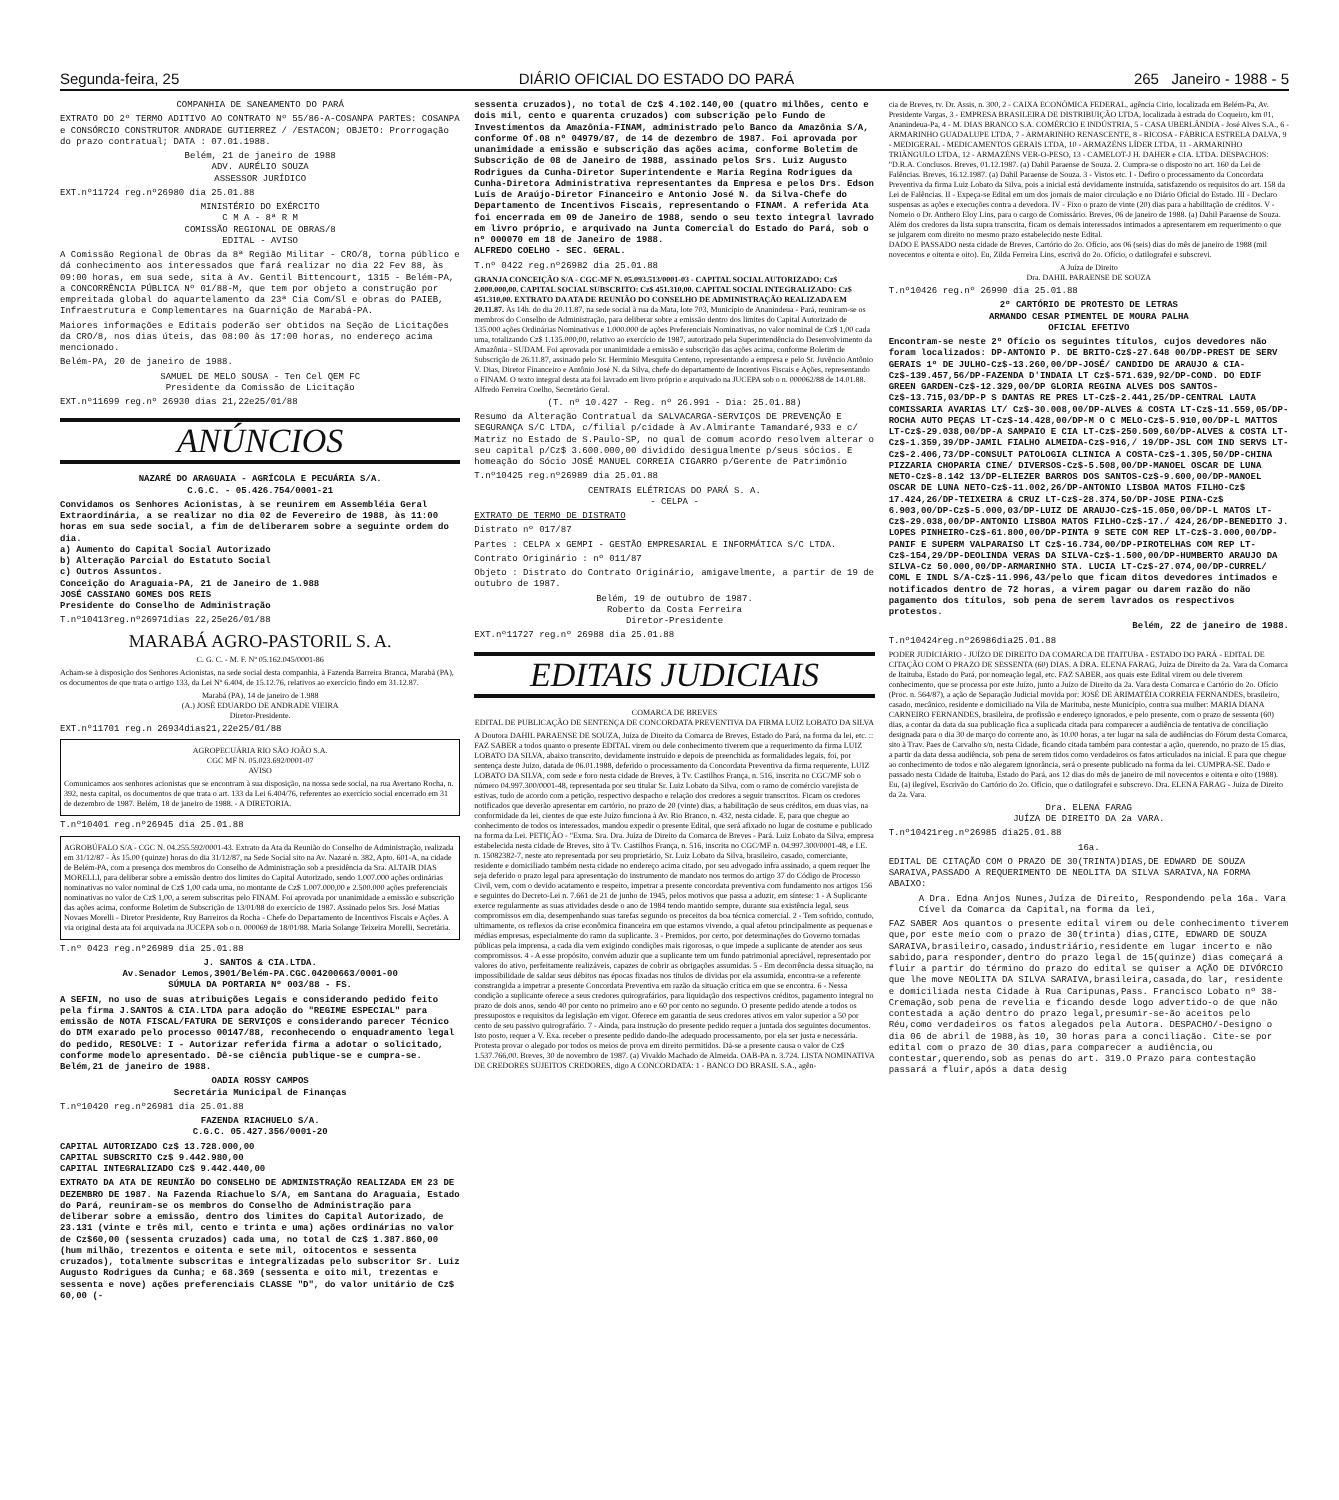Segunda-feira, 25 DIÁRIO OFICIAL DO ESTADO DO PARÁ 265 Janeiro - 1988 - 5
COMPANHIA DE SANEAMENTO DO PARÁ
EXTRATO DO 2º TERMO ADITIVO AO CONTRATO Nº 55/86-A-COSANPA PARTES: COSANPA e CONSÓRCIO CONSTRUTOR ANDRADE GUTIERREZ / /ESTACON; OBJETO: Prorrogação do prazo contratual; DATA : 07.01.1988.
Belém, 21 de janeiro de 1988
ADV. AURÉLIO SOUZA
ASSESSOR JURÍDICO
EXT.nº11724 reg.nº26980 dia 25.01.88
MINISTÉRIO DO EXÉRCITO
C M A - 8ª R M
COMISSÃO REGIONAL DE OBRAS/8
EDITAL - AVISO
A Comissão Regional de Obras da 8ª Região Militar - CRO/8, torna público e dá conhecimento aos interessados que fará realizar no dia 22 Fev 88, às 09:00 horas, em sua sede, sita à Av. Gentil Bittencourt, 1315 - Belém-PA, a CONCORRÊNCIA PÚBLICA Nº 01/88-M, que tem por objeto a construção por empreitada global do aquartelamento da 23ª Cia Com/Sl e obras do PAIEB, Infraestrutura e Complementares na Guarnição de Marabá-PA.
Maiores informações e Editais poderão ser obtidos na Seção de Licitações da CRO/8, nos dias úteis, das 08:00 às 17:00 horas, no endereço acima mencionado.
Belém-PA, 20 de janeiro de 1988.
SAMUEL DE MELO SOUSA - Ten Cel QEM FC
Presidente da Comissão de Licitação
EXT.nº11699 reg.nº 26930 dias 21,22e25/01/88
ANÚNCIOS
NAZARÉ DO ARAGUAIA - AGRÍCOLA E PECUÁRIA S/A.
C.G.C. - 05.426.754/0001-21
Convidamos os Senhores Acionistas, à se reunirem em Assembléia Geral Extraordinária, a se realizar no dia 02 de Fevereiro de 1988, às 11:00 horas em sua sede social, a fim de deliberarem sobre a seguinte ordem do dia.
a) Aumento do Capital Social Autorizado
b) Alteração Parcial do Estatuto Social
c) Outros Assuntos.
Conceição do Araguaia-PA, 21 de Janeiro de 1.988
JOSÉ CASSIANO GOMES DOS REIS
Presidente do Conselho de Administração
T.nº10413reg.nº26971dias 22,25e26/01/88
MARABÁ AGRO-PASTORIL S. A.
C. G. C. - M. F. Nº 05.162.045/0001-86
Acham-se à disposição dos Senhores Acionistas, na sede social desta companhia, à Fazenda Barreira Branca, Marabá (PA), os documentos de que trata o artigo 133, da Lei Nº 6.404, de 15.12.76, relativos ao exercício findo em 31.12.87.
Marabá (PA), 14 de janeiro de 1.988
(A.) JOSÉ EDUARDO DE ANDRADE VIEIRA
Diretor-Presidente.
EXT.nº11701 reg.n 26934dias21,22e25/01/88
AGROPECUÁRIA RIO SÃO JOÃO S.A.
CGC MF N. 05.023.692/0001-07
AVISO
Comunicamos aos senhores acionistas que se encontram à sua disposição, na nossa sede social, na rua Avertano Rocha, n. 392, nesta capital, os documentos de que trata o art. 133 da Lei 6.404/76, referentes ao exercício social encerrado em 31 de dezembro de 1987. Belém, 18 de janeiro de 1988. - A DIRETORIA.
T.nº10401 reg.nº26945 dia 25.01.88
AGROBÚFALO S/A - CGC N. 04.255.592/0001-43. Extrato da Ata da Reunião do Conselho de Administração, realizada em 31/12/87 - Às 15.00 (quinze) horas do dia 31/12/87, na Sede Social sito na Av. Nazaré n. 382, Apto. 601-A, na cidade de Belém-PA, com a presença dos membros do Conselho de Administração sob a presidência da Sra. ALTAIR DIAS MORELLI, para deliberar sobre a emissão dentro dos limites do Capital Autorizado, sendo 1.007.000 ações ordinárias nominativas no valor nominal de Cz$ 1,00 cada uma, no montante de Cz$ 1.007.000,00 e 2.500.000 ações preferenciais nominativas no valor de Cz$ 1,00, a serem subscritas pelo FINAM. Foi aprovada por unanimidade a emissão e subscrição das ações acima, conforme Boletim de Subscrição de 13/01/88 do exercício de 1987. Assinado pelos Srs. José Matias Novaes Morelli - Diretor Presidente, Ruy Barreiros da Rocha - Chefe do Departamento de Incentivos Fiscais e Ações. A via original desta ata foi arquivada na JUCEPA sob o n. 000069 de 18/01/88. Maria Solange Teixeira Morelli, Secretária.
T.nº 0423 reg.nº26989 dia 25.01.88
J. SANTOS & CIA.LTDA.
Av.Senador Lemos,3901/Belém-PA.CGC.04200663/0001-00
SÚMULA DA PORTARIA Nº 003/88 - FS.
A SEFIN, no uso de suas atribuições Legais e considerando pedido feito pela firma J.SANTOS & CIA.LTDA para adoção do "REGIME ESPECIAL" para emissão de NOTA FISCAL/FATURA DE SERVIÇOS e considerando parecer Técnico do DTM exarado pelo processo 00147/88, reconhecendo o enquadramento legal do pedido, RESOLVE: I - Autorizar referida firma a adotar o solicitado, conforme modelo apresentado. Dê-se ciência publique-se e cumpra-se. Belém,21 de janeiro de 1988.
OADIA ROSSY CAMPOS
Secretária Municipal de Finanças
T.nº10420 reg.nº26981 dia 25.01.88
FAZENDA RIACHUELO S/A.
C.G.C. 05.427.356/0001-20
CAPITAL AUTORIZADO Cz$ 13.728.000,00
CAPITAL SUBSCRITO Cz$ 9.442.980,00
CAPITAL INTEGRALIZADO Cz$ 9.442.440,00
EXTRATO DA ATA DE REUNIÃO DO CONSELHO DE ADMINISTRAÇÃO REALIZADA EM 23 DE DEZEMBRO DE 1987. Na Fazenda Riachuelo S/A, em Santana do Araguaia, Estado do Pará, reuniram-se os membros do Conselho de Administração para deliberar sobre a emissão, dentro dos limites do Capital Autorizado, de 23.131 (vinte e três mil, cento e trinta e uma) ações ordinárias no valor de Cz$60,00 (sessenta cruzados) cada uma, no total de Cz$ 1.387.860,00 (hum milhão, trezentos e oitenta e sete mil, oitocentos e sessenta cruzados), totalmente subscritas e integralizadas pelo subscritor Sr. Luiz Augusto Rodrigues da Cunha; e 68.369 (sessenta e oito mil, trezentas e sessenta e nove) ações preferenciais CLASSE "D", do valor unitário de Cz$ 60,00 (-
sessenta cruzados), no total de Cz$ 4.102.140,00 (quatro milhões, cento e dois mil, cento e quarenta cruzados) com subscrição pelo Fundo de Investimentos da Amazônia-FINAM, administrado pelo Banco da Amazônia S/A, conforme Of.08 nº 04979/87, de 14 de dezembro de 1987. Foi aprovada por unanimidade a emissão e subscrição das ações acima, conforme Boletim de Subscrição de 08 de Janeiro de 1988, assinado pelos Srs. Luiz Augusto Rodrigues da Cunha-Diretor Superintendente e Maria Regina Rodrigues da Cunha-Diretora Administrativa representantes da Empresa e pelos Drs. Edson Luís de Araújo-Diretor Financeiro e Antonio José N. da Silva-Chefe do Departamento de Incentivos Fiscais, representando o FINAM. A referida Ata foi encerrada em 09 de Janeiro de 1988, sendo o seu texto integral lavrado em livro próprio, e arquivado na Junta Comercial do Estado do Pará, sob o nº 000070 em 18 de Janeiro de 1988.
ALFREDO COELHO - SEC. GERAL.
T.nº 0422 reg.nº26982 dia 25.01.88
GRANJA CONCEIÇÃO S/A - CGC-MF N. 05.093.513/0001-03 - CAPITAL SOCIAL AUTORIZADO: Cz$ 2.000.000,00. CAPITAL SOCIAL SUBSCRITO: Cz$ 451.310,00. CAPITAL SOCIAL INTEGRALIZADO: Cz$ 451.310,00. EXTRATO DA ATA DE REUNIÃO DO CONSELHO DE ADMINISTRAÇÃO REALIZADA EM 20.11.87. Às 14h. do dia 20.11.87, na sede social à rua da Mata, lote 703, Município de Ananindeua - Pará, reuniram-se os membros do Conselho de Administração, para deliberar sobre a emissão dentro dos limites do Capital Autorizado de 135.000 ações Ordinárias Nominativas e 1.000.000 de ações Preferenciais Nominativas, no valor nominal de Cz$ 1,00 cada uma, totalizando Cz$ 1.135.000,00, relativo ao exercício de 1987, autorizado pela Superintendência do Desenvolvimento da Amazônia - SUDAM. Foi aprovada por unanimidade a emissão e subscrição das ações acima, conforme Boletim de Subscrição de 26.11.87, assinado pelo Sr. Hermínio Mesquita Centeno, representando a empresa e pelo Sr. Juvêncio Antônio V. Dias, Diretor Financeiro e Antônio José N. da Silva, chefe do departamento de Incentivos Fiscais e Ações, representando o FINAM. O texto integral desta ata foi lavrado em livro próprio e arquivado na JUCEPA sob o n. 000062/88 de 14.01.88. Alfredo Ferreira Coelho, Secretário Geral.
(T. nº 10.427 - Reg. nº 26.991 - Dia: 25.01.88)
Resumo da Alteração Contratual da SALVACARGA-SERVIÇOS DE PREVENÇÃO E SEGURANÇA S/C LTDA, c/filial p/cidade à Av.Almirante Tamandaré,933 e c/ Matriz no Estado de S.Paulo-SP, no qual de comum acordo resolvem alterar o seu capital p/Cz$ 3.600.000,00 dividido desigualmente p/seus sócios. E homeação do Sócio JOSÉ MANUEL CORREIA CIGARRO p/Gerente de Patrimônio
T.nº10425 reg.nº26989 dia 25.01.88
CENTRAIS ELÉTRICAS DO PARÁ S. A.
- CELPA -
EXTRATO DE TERMO DE DISTRATO
Distrato nº 017/87
Partes : CELPA x GEMPI - GESTÃO EMPRESARIAL E INFORMÁTICA S/C LTDA.
Contrato Originário : nº 011/87
Objeto : Distrato do Contrato Originário, amigavelmente, a partir de 19 de outubro de 1987.
Belém, 19 de outubro de 1987.
Roberto da Costa Ferreira
Diretor-Presidente
EXT.nº11727 reg.nº 26988 dia 25.01.88
EDITAIS JUDICIAIS
COMARCA DE BREVES
EDITAL DE PUBLICAÇÃO DE SENTENÇA DE CONCORDATA PREVENTIVA DA FIRMA LUIZ LOBATO DA SILVA
A Doutora DAHIL PARAENSE DE SOUZA, Juíza de Direito da Comarca de Breves, Estado do Pará, na forma da lei, etc. :: FAZ SABER a todos quanto o presente EDITAL virem ou dele conhecimento tiverem que a requerimento da firma LUIZ LOBATO DA SILVA, abaixo transcrito, devidamente instruído e depois de preenchida as formalidades legais, foi, por sentença deste Juízo, datada de 06.01.1988, deferido o processamento da Concordata Preventiva da firma requerente, LUIZ LOBATO DA SILVA, com sede e foro nesta cidade de Breves, à Tv. Castilhos França, n. 516, inscrita no CGC/MF sob o número 04.997.300/0001-48, representada por seu titular Sr. Luiz Lobato da Silva, com o ramo de comércio varejista de estivas, tudo de acordo com a petição, respectivo despacho e relação dos credores a seguir transcritos. Ficam os credores notificados que deverão apresentar em cartório, no prazo de 20 (vinte) dias, a habilitação de seus créditos, em duas vias, na conformidade da lei, cientes de que este Juízo funciona à Av. Rio Branco, n. 432, nesta cidade. E, para que chegue ao conhecimento de todos os interessados, mandou expedir o presente Edital, que será afixado no lugar de costume e publicado na forma da Lei. PETIÇÃO - "Exma. Sra. Dra. Juíza de Direito da Comarca de Breves - Pará. Luiz Lobato da Silva, empresa estabelecida nesta cidade de Breves, sito à Tv. Castilhos França, n. 516, inscrita no CGC/MF n. 04.997.300/0001-48, e I.E. n. 15082382-7, neste ato representada por seu proprietário, Sr. Luiz Lobato da Silva, brasileiro, casado, comerciante, residente e domiciliado também nesta cidade no endereço acima citado, por seu advogado infra assinado, a quem requer lhe seja deferido o prazo legal para apresentação do instrumento de mandato nos termos do artigo 37 do Código de Processo Civil, vem, com o devido acatamento e respeito, impetrar a presente concordata preventiva com fundamento nos artigos 156 e seguintes do Decreto-Lei n. 7.661 de 21 de junho de 1945, pelos motivos que passa a aduzir, em síntese: 1 - A Suplicante exerce regularmente as suas atividades desde o ano de 1984 tendo mantido sempre, durante sua existência legal, seus compromissos em dia, desempenhando suas tarefas segundo os preceitos da boa técnica comercial. 2 - Tem sofrido, contudo, ultimamente, os reflexos da crise econômica financeira em que estamos vivendo, a qual afetou principalmente as pequenas e médias empresas, especialmente do ramo da suplicante. 3 - Premidos, por certo, por determinações do Governo tornadas públicas pela imprensa, a cada dia vem exigindo condições mais rigorosas, o que impede a suplicante de atender aos seus compromissos. 4 - A esse propósito, convém aduzir que a suplicante tem um fundo patrimonial apreciável, representado por valores do ativo, perfeitamente realizáveis, capazes de cobrir as obrigações assumidas. 5 - Em decorrência dessa situação, na impossibilidade de saldar seus débitos nas épocas fixadas nos títulos de dívidas por ela assumida, encontra-se a referente constrangida a impetrar a presente Concordata Preventiva em razão da situação crítica em que se encontra. 6 - Nessa condição a suplicante oferece a seus credores quirografários, para liquidação dos respectivos créditos, pagamento integral no prazo de dois anos, sendo 40 por cento no primeiro ano e 60 por cento no segundo. O presente pedido atende a todos os pressupostos e requisitos da legislação em vigor. Oferece em garantia de seus credores ativos em valor superior a 50 por cento de seu passivo quirografário. 7 - Ainda, para instrução do presente pedido requer a juntada dos seguintes documentos. Isto posto, requer a V. Exa. receber o presente pedido dando-lhe adequado processamento, por ela ser justa e necessária. Protesta provar o alegado por todos os meios de prova em direito permitidos. Dá-se a presente causa o valor de Cz$ 1.537.766,00. Breves, 30 de novembro de 1987. (a) Vivaldo Machado de Almeida. OAB-PA n. 3.724. LISTA NOMINATIVA DE CREDORES SUJEITOS CREDORES, digo A CONCORDATA: 1 - BANCO DO BRASIL S.A., agên-
cia de Breves, tv. Dr. Assis, n. 300, 2 - CAIXA ECONÔMICA FEDERAL, agência Cirio, localizada em Belém-Pa, Av. Presidente Vargas, 3 - EMPRESA BRASILEIRA DE DISTRIBUIÇÃO LTDA, localizada à estrada do Coqueiro, km 01, Ananindeua-Pa, 4 - M. DIAS BRANCO S.A. COMÉRCIO E INDÚSTRIA, 5 - CASA UBERLÂNDIA - José Alves S.A., 6 - ARMARINHO GUADALUPE LTDA, 7 - ARMARINHO RENASCENTE, 8 - RICOSA - FÁBRICA ESTRELA DALVA, 9 - MEDIGERAL - MEDICAMENTOS GERAIS LTDA, 10 - ARMAZÉNS LÍDER LTDA, 11 - ARMARINHO TRIÂNGULO LTDA, 12 - ARMAZÉNS VER-O-PESO, 13 - CAMELOT-J H. DAHER e CIA. LTDA. DESPACHOS: "D.R.A. Conclusos. Breves, 01.12.1987. (a) Dahil Paraense de Souza. 2. Cumpra-se o disposto no art. 160 da Lei de Falências. Breves, 16.12.1987. (a) Dahil Paraense de Souza. 3 - Vistos etc. I - Defiro o processamento da Concordata Preventiva da firma Luiz Lobato da Silva, pois a inicial está devidamente instruída, satisfazendo os requisitos do art. 158 da Lei de Falências. II - Expeça-se Edital em um dos jornais de maior circulação e no Diário Oficial do Estado. III - Declaro suspensas as ações e execuções contra a devedora. IV - Fixo o prazo de vinte (20) dias para a habilitação de créditos. V - Nomeio o Dr. Anthero Eloy Lins, para o cargo de Comissário. Breves, 06 de janeiro de 1988. (a) Dahil Paraense de Souza. Além dos credores da lista supra transcrita, ficam os demais interessados intimados a apresentarem em requerimento o que se julgarem com direito no mesmo prazo estabelecido neste Edital.
DADO E PASSADO nesta cidade de Breves, Cartório do 2o. Ofício, aos 06 (seis) dias do mês de janeiro de 1988 (mil novecentos e oitenta e oito). Eu, Zilda Ferreira Lins, escrivã do 2o. Ofício, o datilografei e subscrevi.
A Juíza de Direito
Dra. DAHIL PARAENSE DE SOUZA
T.nº10426 reg.nº 26990 dia 25.01.88
2º CARTÓRIO DE PROTESTO DE LETRAS
ARMANDO CESAR PIMENTEL DE MOURA PALHA
OFICIAL EFETIVO
Encontram-se neste 2º Ofício os seguintes títulos, cujos devedores não foram localizados: DP-ANTONIO P. DE BRITO-Cz$-27.648 00/DP-PREST DE SERV GERAIS 1º DE JULHO-Cz$-13.260,00/DP-JOSÉ/ CANDIDO DE ARAUJO & CIA-Cz$-139.457,56/DP-FAZENDA D'INDAIA LT Cz$-571.639,92/DP-COND. DO EDIF GREEN GARDEN-Cz$-12.329,00/DP GLORIA REGINA ALVES DOS SANTOS-Cz$-13.715,03/DP-P S DANTAS RE PRES LT-Cz$-2.441,25/DP-CENTRAL LAUTA COMISSARIA AVARIAS LT/ Cz$-30.008,00/DP-ALVES & COSTA LT-Cz$-11.559,05/DP-ROCHA AUTO PEÇAS LT-Cz$-14.428,00/DP-M O C MELO-Cz$-5.910,00/DP-L MATTOS LT-Cz$-29.038,00/DP-A SAMPAIO E CIA LT-Cz$-250.509,60/DP-ALVES & COSTA LT-Cz$-1.359,39/DP-JAMIL FIALHO ALMEIDA-Cz$-916,/ 19/DP-JSL COM IND SERVS LT-Cz$-2.406,73/DP-CONSULT PATOLOGIA CLINICA A COSTA-Cz$-1.305,50/DP-CHINA PIZZARIA CHOPARIA CINE/ DIVERSOS-Cz$-5.508,00/DP-MANOEL OSCAR DE LUNA NETO-Cz$-8.142 13/DP-ELIEZER BARROS DOS SANTOS-Cz$-9.600,00/DP-MANOEL OSCAR DE LUNA NETO-Cz$-11.002,26/DP-ANTONIO LISBOA MATOS FILHO-Cz$ 17.424,26/DP-TEIXEIRA & CRUZ LT-Cz$-28.374,50/DP-JOSE PINA-Cz$ 6.903,00/DP-Cz$-5.000,03/DP-LUIZ DE ARAUJO-Cz$-15.050,00/DP-L MATOS LT-Cz$-29.038,00/DP-ANTONIO LISBOA MATOS FILHO-Cz$-17./ 424,26/DP-BENEDITO J. LOPES PINHEIRO-Cz$-61.800,00/DP-PINTA 9 SETE COM REP LT-Cz$-3.000,00/DP-PANIF E SUPERM VALPARAISO LT Cz$-16.734,00/DP-PIROTELHAS COM REP LT-Cz$-154,29/DP-DEOLINDA VERAS DA SILVA-Cz$-1.500,00/DP-HUMBERTO ARAUJO DA SILVA-Cz 50.000,00/DP-ARMARINHO STA. LUCIA LT-Cz$-27.074,00/DP-CURREL/ COML E INDL S/A-Cz$-11.996,43/pelo que ficam ditos devedores intimados e notificados dentro de 72 horas, a virem pagar ou darem razão do não pagamento dos títulos, sob pena de serem lavrados os respectivos protestos.
Belém, 22 de janeiro de 1988.
T.nº10424reg.nº26986dia25.01.88
PODER JUDICIÁRIO - JUÍZO DE DIREITO DA COMARCA DE ITAITUBA - ESTADO DO PARÁ - EDITAL DE CITAÇÃO COM O PRAZO DE SESSENTA (60) DIAS. A DRA. ELENA FARAG, Juíza de Direito da 2a. Vara da Comarca de Itaituba, Estado do Pará, por nomeação legal, etc. FAZ SABER, aos quais este Edital virem ou dele tiverem conhecimento, que se processa por este Juízo, junto a Juízo de Direito da 2a. Vara desta Comarca e Cartório do 2o. Ofício (Proc. n. 564/87), a ação de Separação Judicial movida por: JOSÉ DE ARIMATÉIA CORREIA FERNANDES, brasileiro, casado, mecânico, residente e domiciliado na Vila de Marituba, neste Município, contra sua mulher: MARIA DIANA CARNEIRO FERNANDES, brasileira, de profissão e endereço ignorados, e pelo presente, com o prazo de sessenta (60) dias, a contar da data da sua publicação fica a suplicada citada para comparecer a audiência de tentativa de conciliação designada para o dia 30 de março do corrente ano, às 10.00 horas, a ter lugar na sala de audiências do Fórum desta Comarca, sito à Trav. Paes de Carvalho s/n, nesta Cidade, ficando citada também para contestar a ação, querendo, no prazo de 15 dias, a partir da data dessa audiência, sob pena de serem tidos como verdadeiros os fatos articulados na inicial. E para que chegue ao conhecimento de todos e não alegarem ignorância, será o presente publicado na forma da lei. CUMPRA-SE. Dado e passado nesta Cidade de Itaituba, Estado do Pará, aos 12 dias do mês de janeiro de mil novecentos e oitenta e oito (1988). Eu, (a) ilegível, Escrivão do Cartório do 2o. Ofício, que o datilografei e subscrevo. Dra. ELENA FARAG - Juíza de Direito da 2a. Vara.
Dra. ELENA FARAG
JUÍZA DE DIREITO DA 2a VARA.
T.nº10421reg.nº26985 dia25.01.88
16a.
EDITAL DE CITAÇÃO COM O PRAZO DE 30(TRINTA)DIAS,DE EDWARD DE SOUZA SARAIVA,PASSADO A REQUERIMENTO DE NEOLITA DA SILVA SARAIVA,NA FORMA ABAIXO:
A Dra. Edna Anjos Nunes,Juíza de Direito, Respondendo pela 16a. Vara Cível da Comarca da Capital,na forma da lei,
FAZ SABER Aos quantos o presente edital virem ou dele conhecimento tiverem que,por este meio com o prazo de 30(trinta) dias,CITE, EDWARD DE SOUZA SARAIVA,brasileiro,casado,industriário,residente em lugar incerto e não sabido,para responder,dentro do prazo legal de 15(quinze) dias começará a fluir a partir do término do prazo do edital se quiser a AÇÃO DE DIVÓRCIO que lhe move NEOLITA DA SILVA SARAIVA,brasileira,casada,do lar, residente e domiciliada nesta Cidade à Rua Caripunas,Pass. Francisco Lobato nº 38-Cremação,sob pena de revelia e ficando desde logo advertido-o de que não contestada a ação dentro do prazo legal,presumir-se-ão aceitos pelo Réu,como verdadeiros os fatos alegados pela Autora. DESPACHO/-Designo o dia 06 de abril de 1988,às 10, 30 horas para a conciliação. Cite-se por edital com o prazo de 30 dias,para comparecer a audiência,ou contestar,querendo,sob as penas do art. 319.O Prazo para contestação passará a fluir,após a data desig